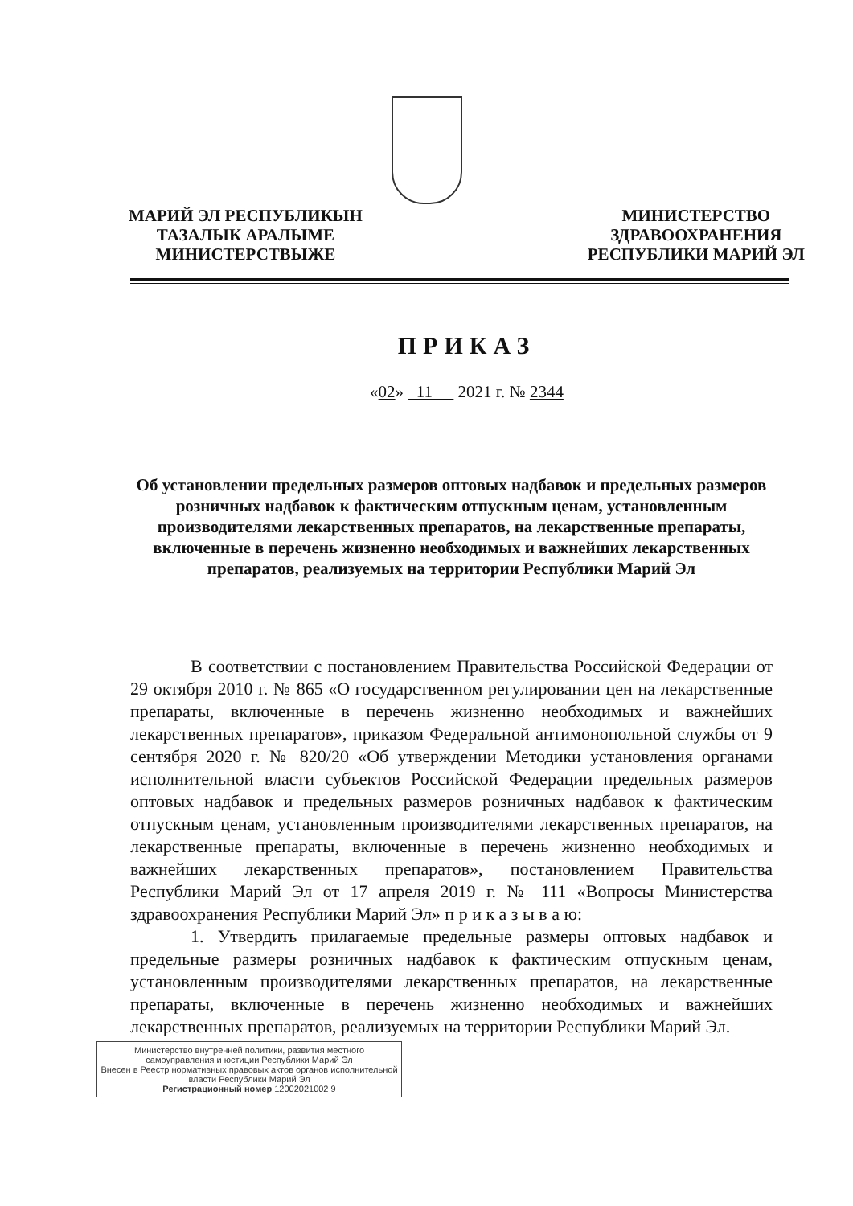МАРИЙ ЭЛ РЕСПУБЛИКЫН
ТАЗАЛЫК АРАЛЫМЕ
МИНИСТЕРСТВЫЖЕ
МИНИСТЕРСТВО
ЗДРАВООХРАНЕНИЯ
РЕСПУБЛИКИ МАРИЙ ЭЛ
ПРИКАЗ
«02» 11 2021 г. № 2344
Об установлении предельных размеров оптовых надбавок и предельных размеров розничных надбавок к фактическим отпускным ценам, установленным производителями лекарственных препаратов, на лекарственные препараты, включенные в перечень жизненно необходимых и важнейших лекарственных препаратов, реализуемых на территории Республики Марий Эл
В соответствии с постановлением Правительства Российской Федерации от 29 октября 2010 г. № 865 «О государственном регулировании цен на лекарственные препараты, включенные в перечень жизненно необходимых и важнейших лекарственных препаратов», приказом Федеральной антимонопольной службы от 9 сентября 2020 г. № 820/20 «Об утверждении Методики установления органами исполнительной власти субъектов Российской Федерации предельных размеров оптовых надбавок и предельных размеров розничных надбавок к фактическим отпускным ценам, установленным производителями лекарственных препаратов, на лекарственные препараты, включенные в перечень жизненно необходимых и важнейших лекарственных препаратов», постановлением Правительства Республики Марий Эл от 17 апреля 2019 г. № 111 «Вопросы Министерства здравоохранения Республики Марий Эл» п р и к а з ы в а ю:
1. Утвердить прилагаемые предельные размеры оптовых надбавок и предельные размеры розничных надбавок к фактическим отпускным ценам, установленным производителями лекарственных препаратов, на лекарственные препараты, включенные в перечень жизненно необходимых и важнейших лекарственных препаратов, реализуемых на территории Республики Марий Эл.
Министерство внутренней политики, развития местного самоуправления и юстиции Республики Марий Эл
Внесен в Реестр нормативных правовых актов органов исполнительной власти Республики Марий Эл
Регистрационный номер 12002021002 9